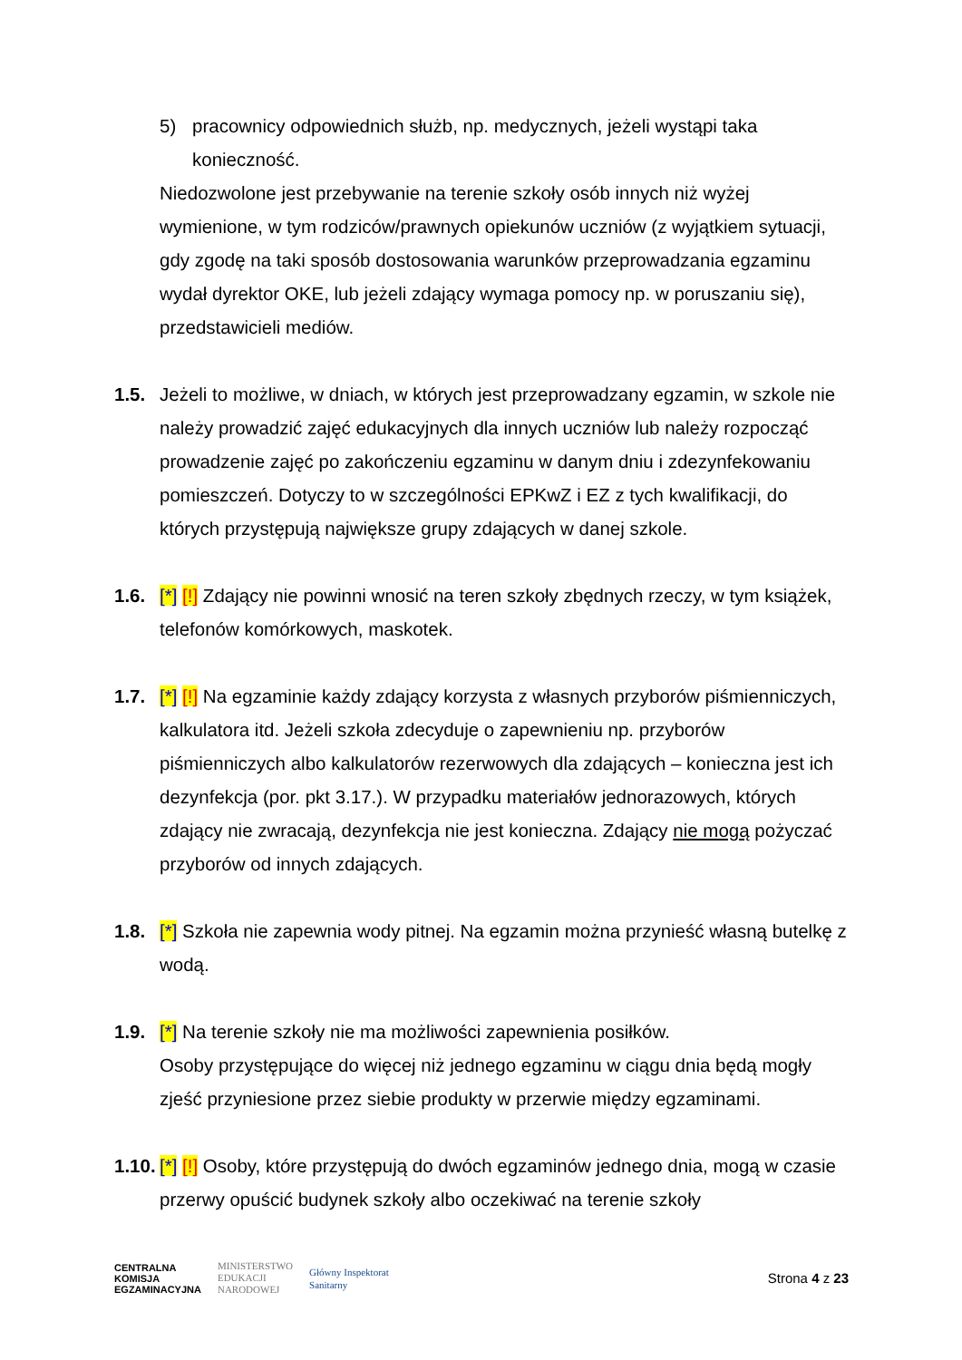5) pracownicy odpowiednich służb, np. medycznych, jeżeli wystąpi taka konieczność.
Niedozwolone jest przebywanie na terenie szkoły osób innych niż wyżej wymienione, w tym rodziców/prawnych opiekunów uczniów (z wyjątkiem sytuacji, gdy zgodę na taki sposób dostosowania warunków przeprowadzania egzaminu wydał dyrektor OKE, lub jeżeli zdający wymaga pomocy np. w poruszaniu się), przedstawicieli mediów.
1.5. Jeżeli to możliwe, w dniach, w których jest przeprowadzany egzamin, w szkole nie należy prowadzić zajęć edukacyjnych dla innych uczniów lub należy rozpocząć prowadzenie zajęć po zakończeniu egzaminu w danym dniu i zdezynfekowaniu pomieszczeń. Dotyczy to w szczególności EPKwZ i EZ z tych kwalifikacji, do których przystępują największe grupy zdających w danej szkole.
1.6. [*] [!] Zdający nie powinni wnosić na teren szkoły zbędnych rzeczy, w tym książek, telefonów komórkowych, maskotek.
1.7. [*] [!] Na egzaminie każdy zdający korzysta z własnych przyborów piśmienniczych, kalkulatora itd. Jeżeli szkoła zdecyduje o zapewnieniu np. przyborów piśmienniczych albo kalkulatorów rezerwowych dla zdających – konieczna jest ich dezynfekcja (por. pkt 3.17.). W przypadku materiałów jednorazowych, których zdający nie zwracają, dezynfekcja nie jest konieczna. Zdający nie mogą pożyczać przyborów od innych zdających.
1.8. [*] Szkoła nie zapewnia wody pitnej. Na egzamin można przynieść własną butelkę z wodą.
1.9. [*] Na terenie szkoły nie ma możliwości zapewnienia posiłków.
Osoby przystępujące do więcej niż jednego egzaminu w ciągu dnia będą mogły zjeść przyniesione przez siebie produkty w przerwie między egzaminami.
1.10. [*] [!] Osoby, które przystępują do dwóch egzaminów jednego dnia, mogą w czasie przerwy opuścić budynek szkoły albo oczekiwać na terenie szkoły
CENTRALNA
KOMISJA
EGZAMINACYJNA
MINISTERSTWO
EDUKACJI
NARODOWEJ
Główny Inspektorat
Sanitarny
Strona 4 z 23